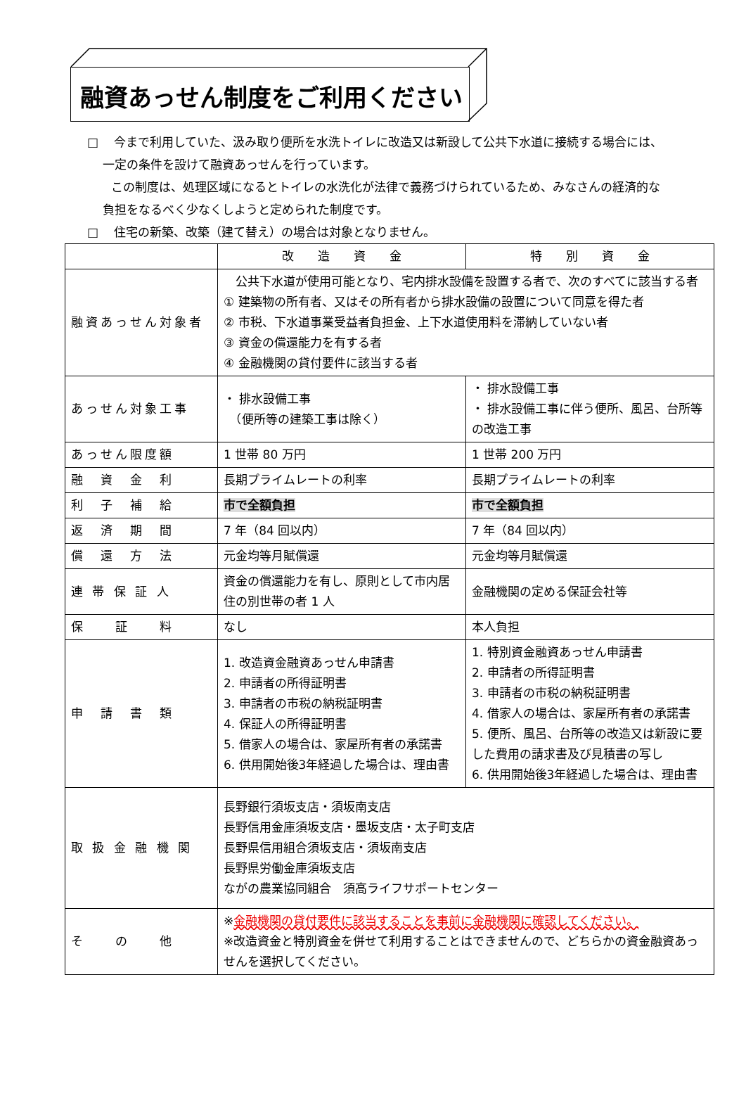融資あっせん制度をご利用ください
□　 今まで利用していた、汲み取り便所を水洗トイレに改造又は新設して公共下水道に接続する場合には、
　 一定の条件を設けて融資あっせんを行っています。
　　この制度は、処理区域になるとトイレの水洗化が法律で義務づけられているため、みなさんの経済的な
　 負担をなるべく少なくしようと定められた制度です。
□　 住宅の新築、改築（建て替え）の場合は対象となりません。
| | 改 造 資 金 | 特 別 資 金 |
| 融資あっせん対象者 | 公共下水道が使用可能となり、宅内排水設備を設置する者で、次のすべてに該当する者 ① 建築物の所有者、又はその所有者から排水設備の設置について同意を得た者 ② 市税、下水道事業受益者負担金、上下水道使用料を滞納していない者 ③ 資金の償還能力を有する者 ④ 金融機関の貸付要件に該当する者 | |
| あっせん対象工事 | ・ 排水設備工事 （便所等の建築工事は除く） | ・ 排水設備工事 ・ 排水設備工事に伴う便所、風呂、台所等の改造工事 |
| あっせん限度額 | 1 世帯 80 万円 | 1 世帯 200 万円 |
| 融 資 金 利 | 長期プライムレートの利率 | 長期プライムレートの利率 |
| 利 子 補 給 | 市で全額負担 | 市で全額負担 |
| 返 済 期 間 | 7 年（84 回以内） | 7 年（84 回以内） |
| 償 還 方 法 | 元金均等月賦償還 | 元金均等月賦償還 |
| 連 帯 保 証 人 | 資金の償還能力を有し、原則として市内居住の別世帯の者 1 人 | 金融機関の定める保証会社等 |
| 保 証 料 | なし | 本人負担 |
| 申 請 書 類 | 1. 改造資金融資あっせん申請書 2. 申請者の所得証明書 3. 申請者の市税の納税証明書 4. 保証人の所得証明書 5. 借家人の場合は、家屋所有者の承諾書 6. 供用開始後3年経過した場合は、理由書 | 1. 特別資金融資あっせん申請書 2. 申請者の所得証明書 3. 申請者の市税の納税証明書 4. 借家人の場合は、家屋所有者の承諾書 5. 便所、風呂、台所等の改造又は新設に要した費用の請求書及び見積書の写し 6. 供用開始後3年経過した場合は、理由書 |
| 取 扱 金 融 機 関 | 長野銀行須坂支店・須坂南支店 長野信用金庫須坂支店・墨坂支店・太子町支店 長野県信用組合須坂支店・須坂南支店 長野県労働金庫須坂支店 ながの農業協同組合 須高ライフサポートセンター | |
| そ の 他 | ※ 金融機関の貸付要件に該当することを事前に金融機関に確認してください。 ※改造資金と特別資金を併せて利用することはできませんので、どちらかの資金融資あっせんを選択してください。 | |